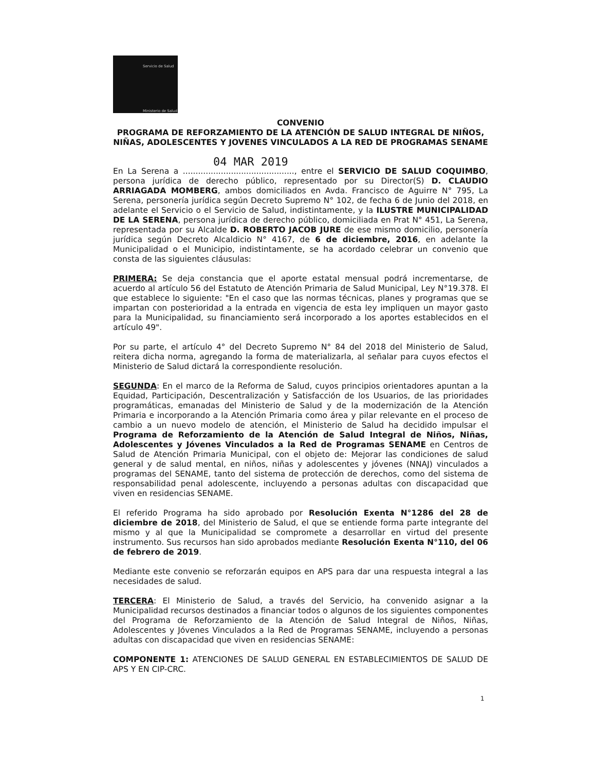Servicio de Salud
Ministerio de Salud
CONVENIO
PROGRAMA DE REFORZAMIENTO DE LA ATENCIÓN DE SALUD INTEGRAL DE NIÑOS, NIÑAS, ADOLESCENTES Y JOVENES VINCULADOS A LA RED DE PROGRAMAS SENAME
04 MAR 2019
En La Serena a ............................................, entre el SERVICIO DE SALUD COQUIMBO, persona jurídica de derecho público, representado por su Director(S) D. CLAUDIO ARRIAGADA MOMBERG, ambos domiciliados en Avda. Francisco de Aguirre N° 795, La Serena, personería jurídica según Decreto Supremo N° 102, de fecha 6 de Junio del 2018, en adelante el Servicio o el Servicio de Salud, indistintamente, y la ILUSTRE MUNICIPALIDAD DE LA SERENA, persona jurídica de derecho público, domiciliada en Prat N° 451, La Serena, representada por su Alcalde D. ROBERTO JACOB JURE de ese mismo domicilio, personería jurídica según Decreto Alcaldicio N° 4167, de 6 de diciembre, 2016, en adelante la Municipalidad o el Municipio, indistintamente, se ha acordado celebrar un convenio que consta de las siguientes cláusulas:
PRIMERA: Se deja constancia que el aporte estatal mensual podrá incrementarse, de acuerdo al artículo 56 del Estatuto de Atención Primaria de Salud Municipal, Ley N°19.378. El que establece lo siguiente: "En el caso que las normas técnicas, planes y programas que se impartan con posterioridad a la entrada en vigencia de esta ley impliquen un mayor gasto para la Municipalidad, su financiamiento será incorporado a los aportes establecidos en el artículo 49".
Por su parte, el artículo 4° del Decreto Supremo N° 84 del 2018 del Ministerio de Salud, reitera dicha norma, agregando la forma de materializarla, al señalar para cuyos efectos el Ministerio de Salud dictará la correspondiente resolución.
SEGUNDA: En el marco de la Reforma de Salud, cuyos principios orientadores apuntan a la Equidad, Participación, Descentralización y Satisfacción de los Usuarios, de las prioridades programáticas, emanadas del Ministerio de Salud y de la modernización de la Atención Primaria e incorporando a la Atención Primaria como área y pilar relevante en el proceso de cambio a un nuevo modelo de atención, el Ministerio de Salud ha decidido impulsar el Programa de Reforzamiento de la Atención de Salud Integral de Niños, Niñas, Adolescentes y Jóvenes Vinculados a la Red de Programas SENAME en Centros de Salud de Atención Primaria Municipal, con el objeto de: Mejorar las condiciones de salud general y de salud mental, en niños, niñas y adolescentes y jóvenes (NNAJ) vinculados a programas del SENAME, tanto del sistema de protección de derechos, como del sistema de responsabilidad penal adolescente, incluyendo a personas adultas con discapacidad que viven en residencias SENAME.
El referido Programa ha sido aprobado por Resolución Exenta N°1286 del 28 de diciembre de 2018, del Ministerio de Salud, el que se entiende forma parte integrante del mismo y al que la Municipalidad se compromete a desarrollar en virtud del presente instrumento. Sus recursos han sido aprobados mediante Resolución Exenta N°110, del 06 de febrero de 2019.
Mediante este convenio se reforzarán equipos en APS para dar una respuesta integral a las necesidades de salud.
TERCERA: El Ministerio de Salud, a través del Servicio, ha convenido asignar a la Municipalidad recursos destinados a financiar todos o algunos de los siguientes componentes del Programa de Reforzamiento de la Atención de Salud Integral de Niños, Niñas, Adolescentes y Jóvenes Vinculados a la Red de Programas SENAME, incluyendo a personas adultas con discapacidad que viven en residencias SENAME:
COMPONENTE 1: ATENCIONES DE SALUD GENERAL EN ESTABLECIMIENTOS DE SALUD DE APS Y EN CIP-CRC.
1